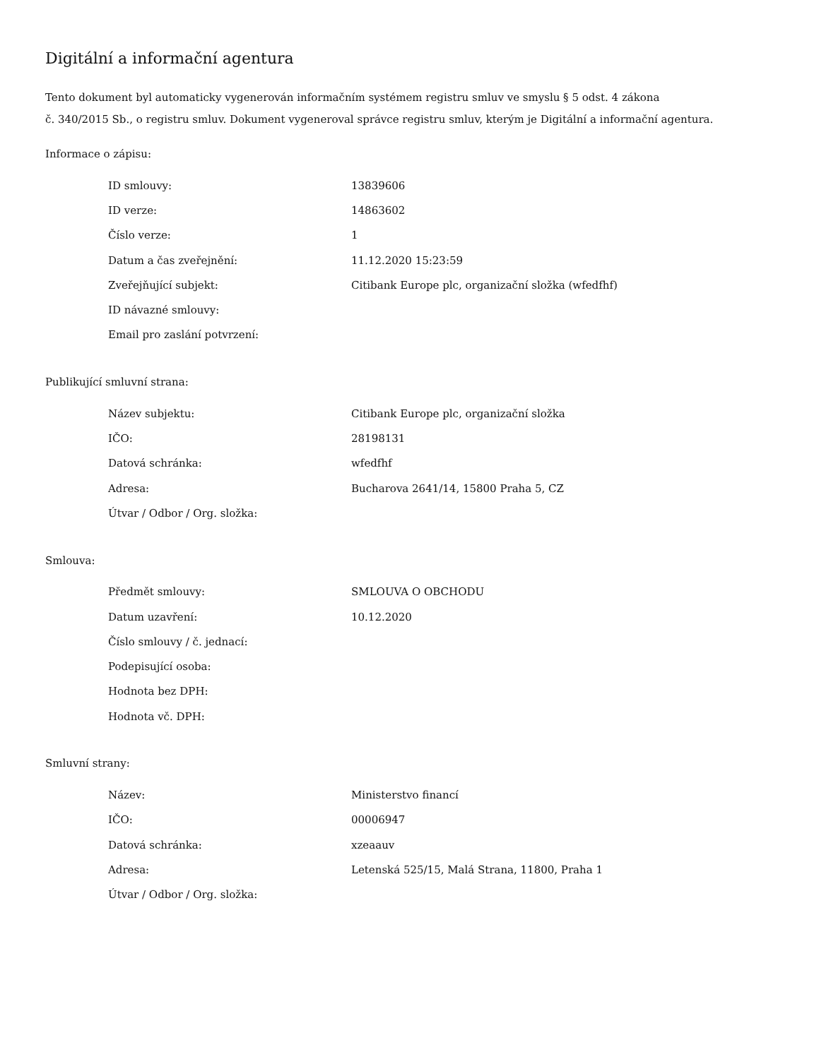Digitální a informační agentura
Tento dokument byl automaticky vygenerován informačním systémem registru smluv ve smyslu § 5 odst. 4 zákona
č. 340/2015 Sb., o registru smluv. Dokument vygeneroval správce registru smluv, kterým je Digitální a informační agentura.
Informace o zápisu:
| ID smlouvy: | 13839606 |
| ID verze: | 14863602 |
| Číslo verze: | 1 |
| Datum a čas zveřejnění: | 11.12.2020 15:23:59 |
| Zveřejňující subjekt: | Citibank Europe plc, organizační složka (wfedfhf) |
| ID návazné smlouvy: | |
| Email pro zaslání potvrzení: | |
Publikující smluvní strana:
| Název subjektu: | Citibank Europe plc, organizační složka |
| IČO: | 28198131 |
| Datová schránka: | wfedfhf |
| Adresa: | Bucharova 2641/14, 15800 Praha 5, CZ |
| Útvar / Odbor / Org. složka: | |
Smlouva:
| Předmět smlouvy: | SMLOUVA O OBCHODU |
| Datum uzavření: | 10.12.2020 |
| Číslo smlouvy / č. jednací: | |
| Podepisující osoba: | |
| Hodnota bez DPH: | |
| Hodnota vč. DPH: | |
Smluvní strany:
| Název: | Ministerstvo financí |
| IČO: | 00006947 |
| Datová schránka: | xzeaauv |
| Adresa: | Letenská 525/15, Malá Strana, 11800, Praha 1 |
| Útvar / Odbor / Org. složka: | |